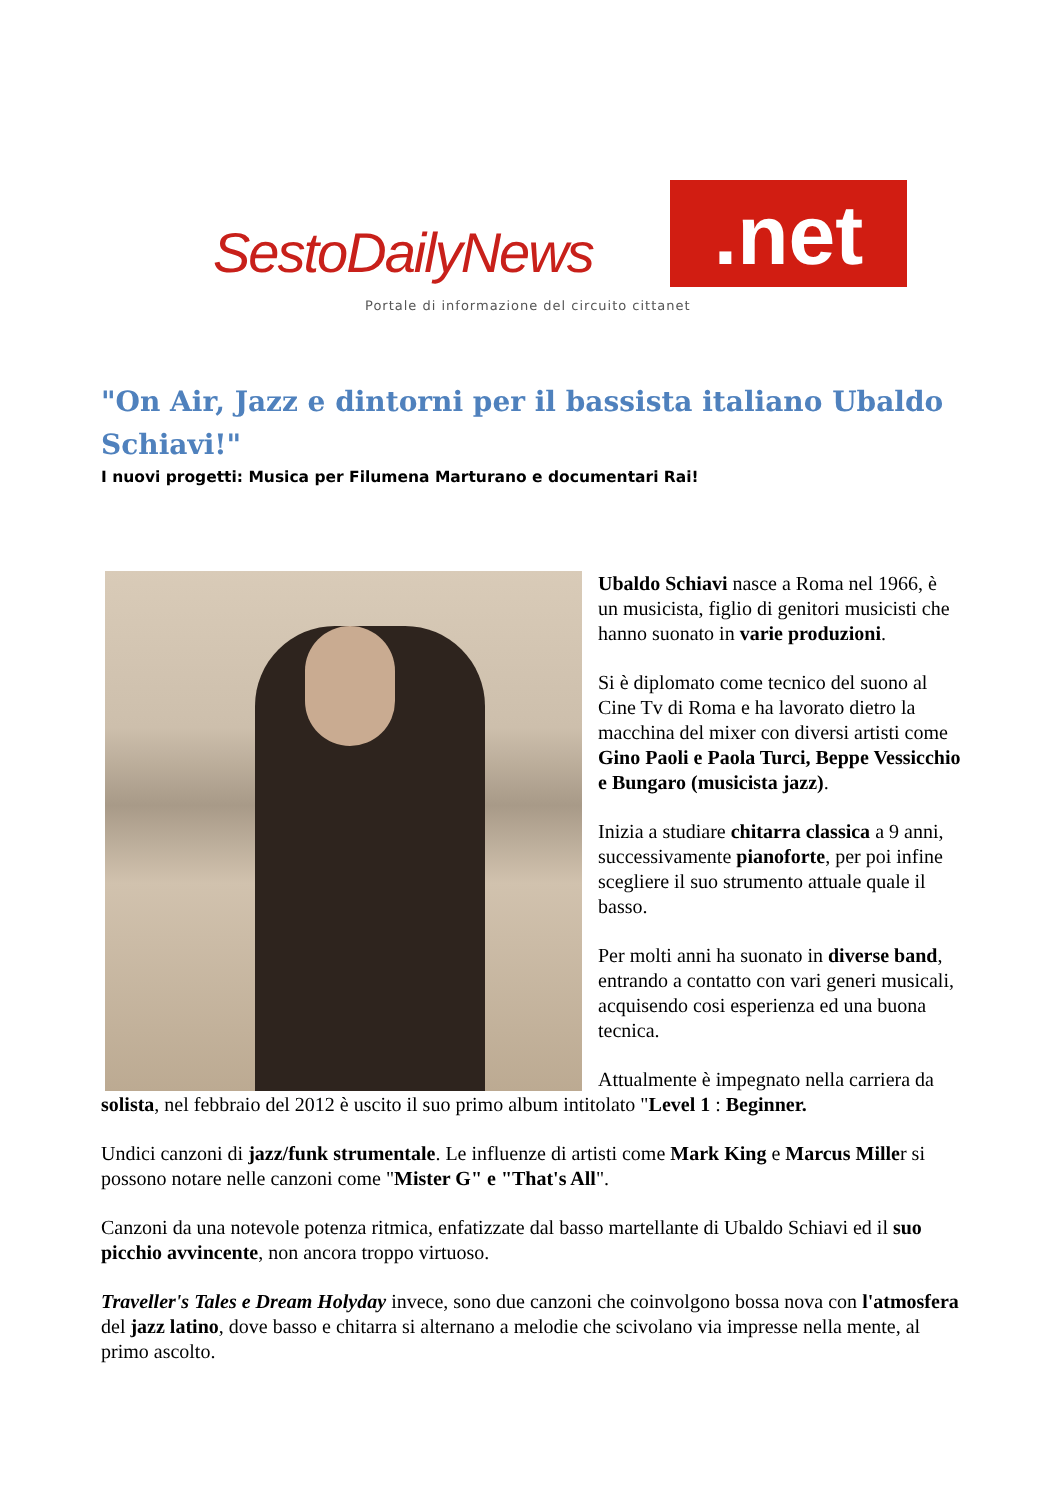SestoDailyNews .net
Portale di informazione del circuito cittanet
"On Air, Jazz e dintorni per il bassista italiano Ubaldo Schiavi!"
I nuovi progetti: Musica per Filumena Marturano e documentari Rai!
Ubaldo Schiavi nasce a Roma nel 1966, è un musicista, figlio di genitori musicisti che hanno suonato in varie produzioni.
Si è diplomato come tecnico del suono al Cine Tv di Roma e ha lavorato dietro la macchina del mixer con diversi artisti come Gino Paoli e Paola Turci, Beppe Vessicchio e Bungaro (musicista jazz).
Inizia a studiare chitarra classica a 9 anni, successivamente pianoforte, per poi infine scegliere il suo strumento attuale quale il basso.
Per molti anni ha suonato in diverse band, entrando a contatto con vari generi musicali, acquisendo cosi esperienza ed una buona tecnica.
Attualmente è impegnato nella carriera da solista, nel febbraio del 2012 è uscito il suo primo album intitolato "Level 1 : Beginner.
Undici canzoni di jazz/funk strumentale. Le influenze di artisti come Mark King e Marcus Miller si possono notare nelle canzoni come "Mister G" e "That's All".
Canzoni da una notevole potenza ritmica, enfatizzate dal basso martellante di Ubaldo Schiavi ed il suo picchio avvincente, non ancora troppo virtuoso.
Traveller's Tales e Dream Holyday invece, sono due canzoni che coinvolgono bossa nova con l'atmosfera del jazz latino, dove basso e chitarra si alternano a melodie che scivolano via impresse nella mente, al primo ascolto.